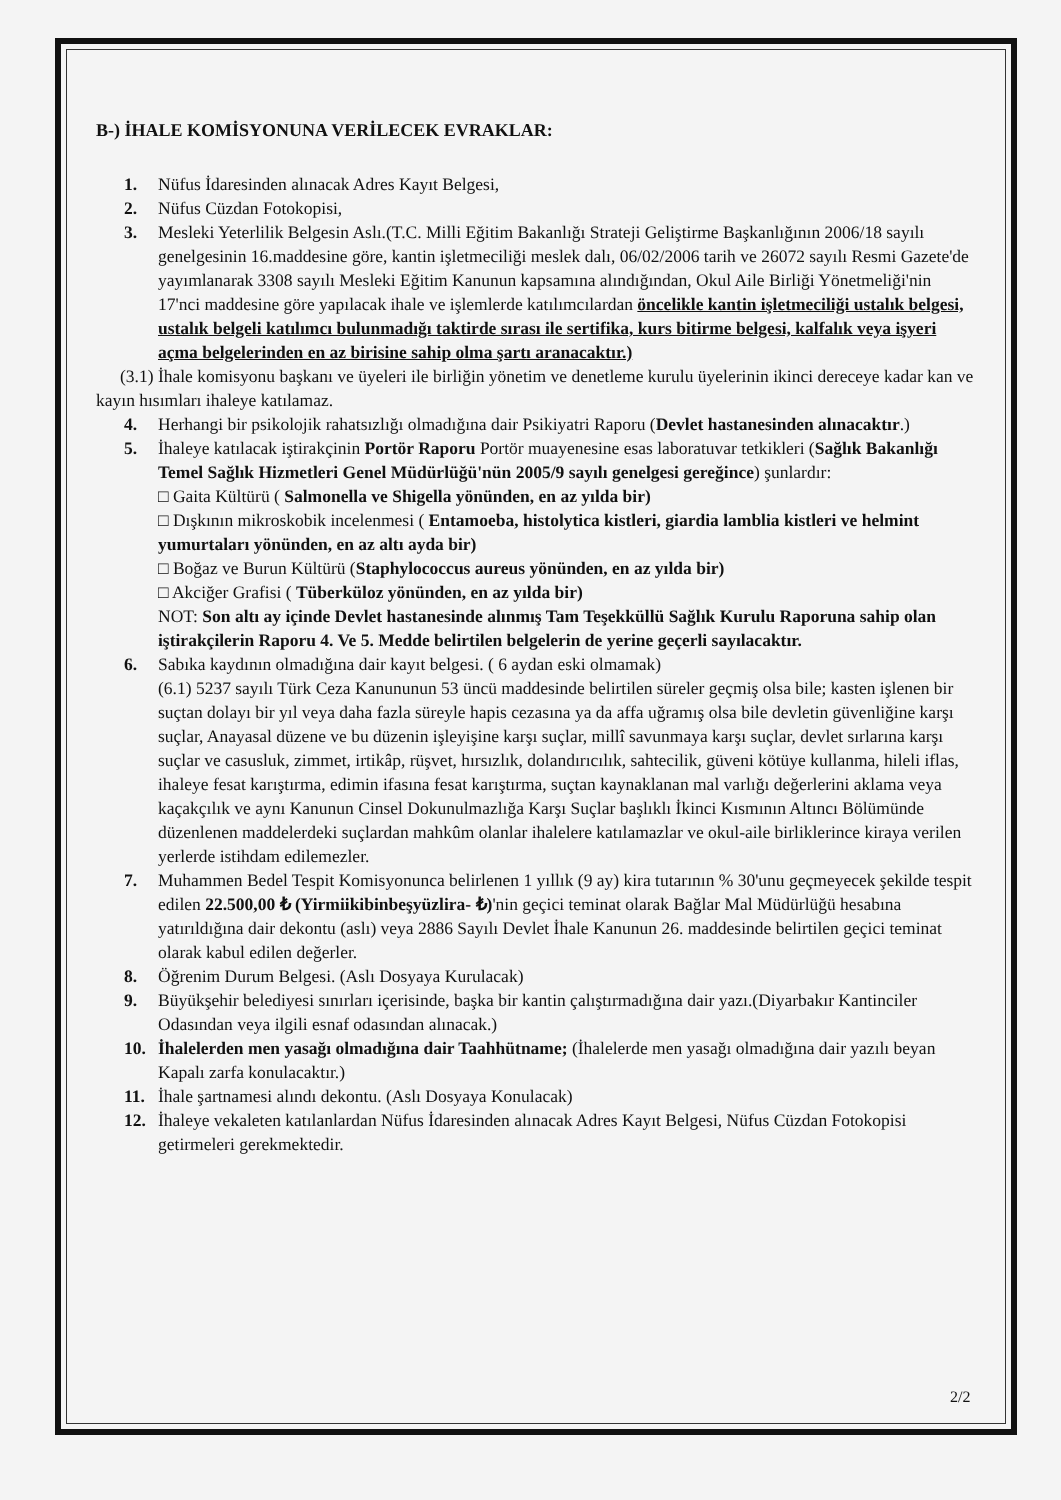B-) İHALE KOMİSYONUNA VERİLECEK EVRAKLAR:
1. Nüfus İdaresinden alınacak Adres Kayıt Belgesi,
2. Nüfus Cüzdan Fotokopisi,
3. Mesleki Yeterlilik Belgesin Aslı.(T.C. Milli Eğitim Bakanlığı Strateji Geliştirme Başkanlığının 2006/18 sayılı genelgesinin 16.maddesine göre, kantin işletmeciliği meslek dalı, 06/02/2006 tarih ve 26072 sayılı Resmi Gazete'de yayımlanarak 3308 sayılı Mesleki Eğitim Kanunun kapsamına alındığından, Okul Aile Birliği Yönetmeliği'nin 17'nci maddesine göre yapılacak ihale ve işlemlerde katılımcılardan öncelikle kantin işletmeciliği ustalık belgesi, ustalık belgeli katılımcı bulunmadığı taktirde sırası ile sertifika, kurs bitirme belgesi, kalfalık veya işyeri açma belgelerinden en az birisine sahip olma şartı aranacaktır.)
(3.1) İhale komisyonu başkanı ve üyeleri ile birliğin yönetim ve denetleme kurulu üyelerinin ikinci dereceye kadar kan ve kayın hısımları ihaleye katılamaz.
4. Herhangi bir psikolojik rahatsızlığı olmadığına dair Psikiyatri Raporu (Devlet hastanesinden alınacaktır.)
5. İhaleye katılacak iştirakçinin Portör Raporu Portör muayenesine esas laboratuvar tetkikleri (Sağlık Bakanlığı Temel Sağlık Hizmetleri Genel Müdürlüğü'nün 2005/9 sayılı genelgesi gereğince) şunlardır:
□ Gaita Kültürü ( Salmonella ve Shigella yönünden, en az yılda bir)
□ Dışkının mikroskobik incelenmesi ( Entamoeba, histolytica kistleri, giardia lamblia kistleri ve helmint yumurtaları yönünden, en az altı ayda bir)
□ Boğaz ve Burun Kültürü (Staphylococcus aureus yönünden, en az yılda bir)
□ Akciğer Grafisi ( Tüberküloz yönünden, en az yılda bir)
NOT: Son altı ay içinde Devlet hastanesinde alınmış Tam Teşekküllü Sağlık Kurulu Raporuna sahip olan iştirakçilerin Raporu 4. Ve 5. Medde belirtilen belgelerin de yerine geçerli sayılacaktır.
6. Sabıka kaydının olmadığına dair kayıt belgesi. ( 6 aydan eski olmamak)
(6.1) 5237 sayılı Türk Ceza Kanununun 53 üncü maddesinde belirtilen süreler geçmiş olsa bile; kasten işlenen bir suçtan dolayı bir yıl veya daha fazla süreyle hapis cezasına ya da affa uğramış olsa bile devletin güvenliğine karşı suçlar, Anayasal düzene ve bu düzenin işleyişine karşı suçlar, millî savunmaya karşı suçlar, devlet sırlarına karşı suçlar ve casusluk, zimmet, irtikâp, rüşvet, hırsızlık, dolandırıcılık, sahtecilik, güveni kötüye kullanma, hileli iflas, ihaleye fesat karıştırma, edimin ifasına fesat karıştırma, suçtan kaynaklanan mal varlığı değerlerini aklama veya kaçakçılık ve aynı Kanunun Cinsel Dokunulmazlığa Karşı Suçlar başlıklı İkinci Kısmının Altıncı Bölümünde düzenlenen maddelerdeki suçlardan mahkûm olanlar ihalelere katılamazlar ve okul-aile birliklerince kiraya verilen yerlerde istihdam edilemezler.
7. Muhammen Bedel Tespit Komisyonunca belirlenen 1 yıllık (9 ay) kira tutarının % 30'unu geçmeyecek şekilde tespit edilen 22.500,00 ₺ (Yirmiikibinbeşyüzlira- ₺)'nin geçici teminat olarak Bağlar Mal Müdürlüğü hesabına yatırıldığına dair dekontu (aslı) veya 2886 Sayılı Devlet İhale Kanunun 26. maddesinde belirtilen geçici teminat olarak kabul edilen değerler.
8. Öğrenim Durum Belgesi. (Aslı Dosyaya Kurulacak)
9. Büyükşehir belediyesi sınırları içerisinde, başka bir kantin çalıştırmadığına dair yazı.(Diyarbakır Kantinciler Odasından veya ilgili esnaf odasından alınacak.)
10. İhalelerden men yasağı olmadığına dair Taahhütname; (İhalelerde men yasağı olmadığına dair yazılı beyan Kapalı zarfa konulacaktır.)
11. İhale şartnamesi alındı dekontu. (Aslı Dosyaya Konulacak)
12. İhaleye vekaleten katılanlardan Nüfus İdaresinden alınacak Adres Kayıt Belgesi, Nüfus Cüzdan Fotokopisi getirmeleri gerekmektedir.
2/2